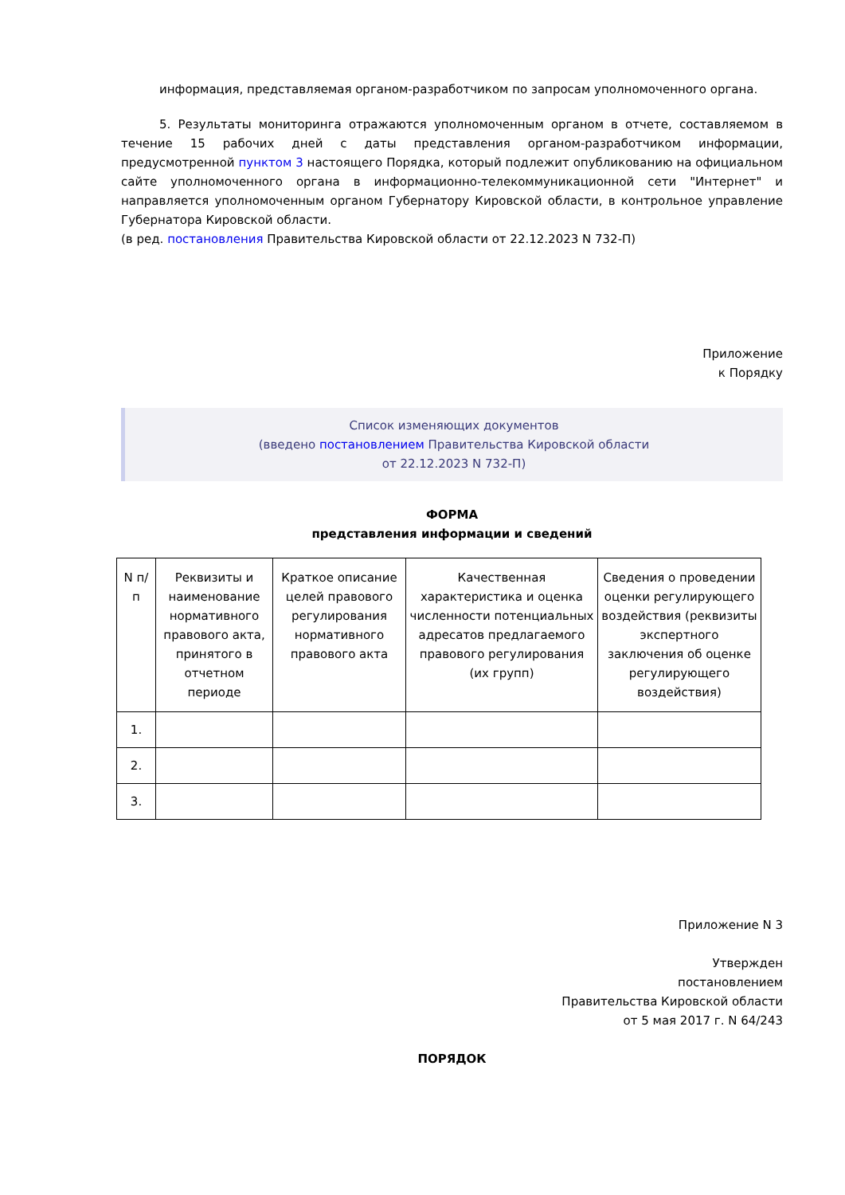информация, представляемая органом-разработчиком по запросам уполномоченного органа.
5. Результаты мониторинга отражаются уполномоченным органом в отчете, составляемом в течение 15 рабочих дней с даты представления органом-разработчиком информации, предусмотренной пунктом 3 настоящего Порядка, который подлежит опубликованию на официальном сайте уполномоченного органа в информационно-телекоммуникационной сети "Интернет" и направляется уполномоченным органом Губернатору Кировской области, в контрольное управление Губернатора Кировской области.
(в ред. постановления Правительства Кировской области от 22.12.2023 N 732-П)
Приложение
к Порядку
Список изменяющих документов
(введено постановлением Правительства Кировской области
от 22.12.2023 N 732-П)
ФОРМА
представления информации и сведений
| N п/п | Реквизиты и наименование нормативного правового акта, принятого в отчетном периоде | Краткое описание целей правового регулирования нормативного правового акта | Качественная характеристика и оценка численности потенциальных адресатов предлагаемого правового регулирования (их групп) | Сведения о проведении оценки регулирующего воздействия (реквизиты экспертного заключения об оценке регулирующего воздействия) |
| 1. | | | | |
| 2. | | | | |
| 3. | | | | |
Приложение N 3
Утвержден
постановлением
Правительства Кировской области
от 5 мая 2017 г. N 64/243
ПОРЯДОК